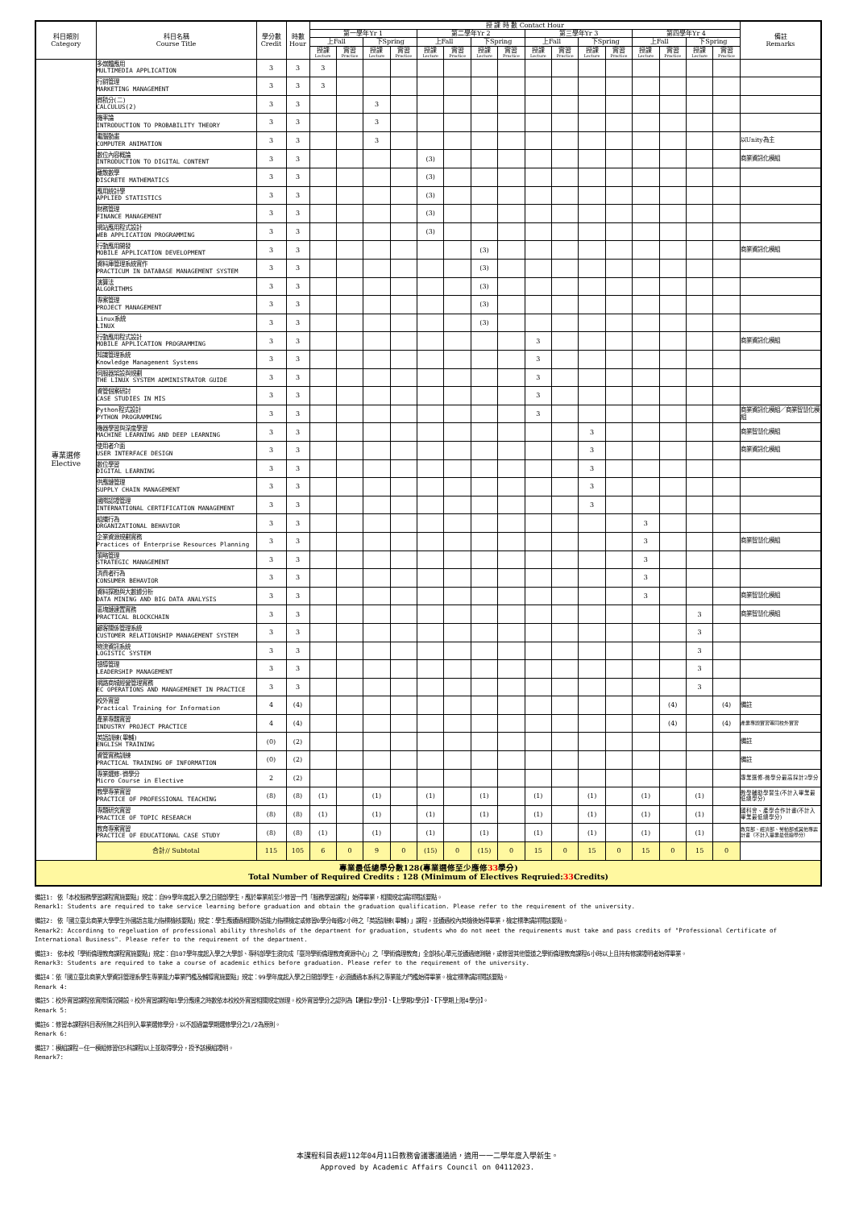| 科目類別 Category | 科目名稱 Course Title | 學分數 Credit | 時數 Hour | 授 課 時 數 Contact Hour | | | | | | | | | | | | | | | | 備註 Remarks |
| --- | --- | --- | --- | --- | --- | --- | --- | --- | --- | --- | --- | --- | --- | --- | --- | --- | --- | --- | --- | --- |
| | | | | 第一學年Yr 1 | | | | 第二學年Yr 2 | | | | 第三學年Yr 3 | | | | 第四學年Yr 4 | | | | |
| | | | | 上Fall | | 下Spring | | 上Fall | | 下Spring | | 上Fall | | 下Spring | | 上Fall | | 下Spring | | |
| | | | | 授課 Lecture | 實習 Practice | 授課 Lecture | 實習 Practice | 授課 Lecture | 實習 Practice | 授課 Lecture | 實習 Practice | 授課 Lecture | 實習 Practice | 授課 Lecture | 實習 Practice | 授課 Lecture | 實習 Practice | 授課 Lecture | 實習 Practice | |
| 專業選修 Elective | 多媒體應用 MULTIMEDIA APPLICATION | 3 | 3 | 3 | | | | | | | | | | | | | | | | |
| | 行銷管理 MARKETING MANAGEMENT | 3 | 3 | 3 | | | | | | | | | | | | | | | | |
| | 微積分(二) CALCULUS(2) | 3 | 3 | | | 3 | | | | | | | | | | | | | | |
| | 機率論 INTRODUCTION TO PROBABILITY THEORY | 3 | 3 | | | 3 | | | | | | | | | | | | | | |
| | 電腦動畫 COMPUTER ANIMATION | 3 | 3 | | | 3 | | | | | | | | | | | | | | 以Unity為主 |
| | 數位內容概論 INTRODUCTION TO DIGITAL CONTENT | 3 | 3 | | | | | (3) | | | | | | | | | | | | 商業資訊化模組 |
| | 離散數學 DISCRETE MATHEMATICS | 3 | 3 | | | | | (3) | | | | | | | | | | | | |
| | 應用統計學 APPLIED STATISTICS | 3 | 3 | | | | | (3) | | | | | | | | | | | | |
| | 財務管理 FINANCE MANAGEMENT | 3 | 3 | | | | | (3) | | | | | | | | | | | | |
| | 網站應用程式設計 WEB APPLICATION PROGRAMMING | 3 | 3 | | | | | (3) | | | | | | | | | | | | |
| | 行動應用開發 MOBILE APPLICATION DEVELOPMENT | 3 | 3 | | | | | | | (3) | | | | | | | | | | 商業資訊化模組 |
| | 資料庫管理系統實作 PRACTICUM IN DATABASE MANAGEMENT SYSTEM | 3 | 3 | | | | | | | (3) | | | | | | | | | | |
| | 演算法 ALGORITHMS | 3 | 3 | | | | | | | (3) | | | | | | | | | | |
| | 專案管理 PROJECT MANAGEMENT | 3 | 3 | | | | | | | (3) | | | | | | | | | | |
| | Linux系統 LINUX | 3 | 3 | | | | | | | (3) | | | | | | | | | | |
| | 行動應用程式設計 MOBILE APPLICATION PROGRAMMING | 3 | 3 | | | | | | | | | 3 | | | | | | | | 商業資訊化模組 |
| | 知識管理系統 Knowledge Management Systems | 3 | 3 | | | | | | | | | 3 | | | | | | | | |
| | 伺服器架設與規劃 THE LINUX SYSTEM ADMINISTRATOR GUIDE | 3 | 3 | | | | | | | | | 3 | | | | | | | | |
| | 資管個案研討 CASE STUDIES IN MIS | 3 | 3 | | | | | | | | | 3 | | | | | | | | |
| | Python程式設計 PYTHON PROGRAMMING | 3 | 3 | | | | | | | | | 3 | | | | | | | | 商業資訊化模組／商業智慧化模組 |
| | 機器學習與深度學習 MACHINE LEARNING AND DEEP LEARNING | 3 | 3 | | | | | | | | | | | 3 | | | | | | 商業智慧化模組 |
| | 使用者介面 USER INTERFACE DESIGN | 3 | 3 | | | | | | | | | | | 3 | | | | | | 商業資訊化模組 |
| | 數位學習 DIGITAL LEARNING | 3 | 3 | | | | | | | | | | | 3 | | | | | | |
| | 供應鏈管理 SUPPLY CHAIN MANAGEMENT | 3 | 3 | | | | | | | | | | | 3 | | | | | | |
| | 國際認證管理 INTERNATIONAL CERTIFICATION MANAGEMENT | 3 | 3 | | | | | | | | | | | 3 | | | | | | |
| | 組織行為 ORGANIZATIONAL BEHAVIOR | 3 | 3 | | | | | | | | | | | | | 3 | | | | |
| | 企業資源規劃實務 Practices of Enterprise Resources Planning | 3 | 3 | | | | | | | | | | | | | 3 | | | | 商業智慧化模組 |
| | 策略管理 STRATEGIC MANAGEMENT | 3 | 3 | | | | | | | | | | | | | 3 | | | | |
| | 消費者行為 CONSUMER BEHAVIOR | 3 | 3 | | | | | | | | | | | | | 3 | | | | |
| | 資料探勘與大數據分析 DATA MINING AND BIG DATA ANALYSIS | 3 | 3 | | | | | | | | | | | | | 3 | | | | 商業智慧化模組 |
| | 區塊鏈建置實務 PRACTICAL BLOCKCHAIN | 3 | 3 | | | | | | | | | | | | | | | 3 | | 商業智慧化模組 |
| | 顧客關係管理系統 CUSTOMER RELATIONSHIP MANAGEMENT SYSTEM | 3 | 3 | | | | | | | | | | | | | | | 3 | | |
| | 物流資訊系統 LOGISTIC SYSTEM | 3 | 3 | | | | | | | | | | | | | | | 3 | | |
| | 領導管理 LEADERSHIP MANAGEMENT | 3 | 3 | | | | | | | | | | | | | | | 3 | | |
| | 網路商城經營管理實務 EC OPERATIONS AND MANAGEMENET IN PRACTICE | 3 | 3 | | | | | | | | | | | | | | | 3 | | |
| | 校外實習 Practical Training for Information | 4 | (4) | | | | | | | | | | | | | | (4) | | (4) | 備註 |
| | 產業專題實習 INDUSTRY PROJECT PRACTICE | 4 | (4) | | | | | | | | | | | | | | (4) | | (4) | 產業專題實習等同校外實習 |
| | 英語訓練(畢輔) ENGLISH TRAINING | (0) | (2) | | | | | | | | | | | | | | | | | 備註 |
| | 資管實務訓練 PRACTICAL TRAINING OF INFORMATION | (0) | (2) | | | | | | | | | | | | | | | | | 備註 |
| | 專業選修-微學分 Micro Course in Elective | 2 | (2) | | | | | | | | | | | | | | | | | 專業選修-微學分最高採計2學分 |
| | 教學專業實習 PRACTICE OF PROFESSIONAL TEACHING | (8) | (8) | (1) | | (1) | | (1) | | (1) | | (1) | | (1) | | (1) | | (1) | | 教學輔助學習生(不計入畢業最低總學分) |
| | 專題研究實習 PRACTICE OF TOPIC RESEARCH | (8) | (8) | (1) | | (1) | | (1) | | (1) | | (1) | | (1) | | (1) | | (1) | | 國科會、產學合作計畫(不計入畢業最低總學分) |
| | 教育專案實習 PRACTICE OF EDUCATIONAL CASE STUDY | (8) | (8) | (1) | | (1) | | (1) | | (1) | | (1) | | (1) | | (1) | | (1) | | 教育部、經濟部、勞動部或其他專案計畫（不計入畢業最低總學分） |
| | 合計// Subtotal | 115 | 105 | 6 | 0 | 9 | 0 | (15) | 0 | (15) | 0 | 15 | 0 | 15 | 0 | 15 | 0 | 15 | 0 | |
| 專業最低總學分數128(專業選修至少應修 33 學分) Total Number of Required Credits : 128 (Minimum of Electives Reqruied: 33 Credits) | | | | | | | | | | | | | | | | | | | | |
備註1: 依「本校服務學習課程實施要點」規定：自99學年度起入學之日間部學生，應於畢業前至少修習一門「服務學習課程」始得畢業，相關規定請詳閱該要點。
Remark1: Students are required to take service learning before graduation and obtain the graduation qualification. Please refer to the requirement of the university.
備註2: 依「國立臺北商業大學學生外國語言能力指標檢核要點」規定：學生應通過相關外語能力指標檢定或修習0學分每週2小時之「英語訓練(畢輔)」課程，並通過校內英檢後始得畢業，檢定標準請詳閱該要點。
Remark2: Accordinng to regeluation of professional ability thresholds of the department for graduation, students who do not meet the requirements must take and pass credits of "Professional Certificate of International Business". Please refer to the requirement of the department.
備註3: 依本校「學術倫理教育課程實施要點」規定：自107學年度起入學之大學部、專科部學生須完成「臺灣學術倫理教育資源中心」之「學術倫理教育」全部核心單元並通過總測驗，或修習其他管道之學術倫理教育課程6小時以上且持有修課證明者始得畢業。
Remark3: Students are required to take a course of academic ethics before graduation. Please refer to the requirement of the university.
備註4：依「國立臺北商業大學資訊管理系學生專業能力畢業門檻及輔導實施要點」規定：99學年度起入學之日間部學生，必須通過本系科之專業能力門檻始得畢業。檢定標準請詳閱該要點。
Remark 4:
備註5：校外實習課程依實際情況開設。校外實習課程每1學分應達之時數依本校校外實習相關規定辦理。校外實習學分之認列為【暑假2學分】、【上學期2學分】、【下學期上限4學分】。
Remark 5:
備註6：修習本課程科目表所無之科目列入畢業選修學分，以不超過當學期選修學分之1/2為原則。
Remark 6:
備註7：模組課程－任一模組修習任5科課程以上並取得學分，授予該模組證明。
Remark7:
本課程科目表經112年04月11日教務會議審議通過，適用一一二學年度入學新生。
Approved by Academic Affairs Council on 04112023.